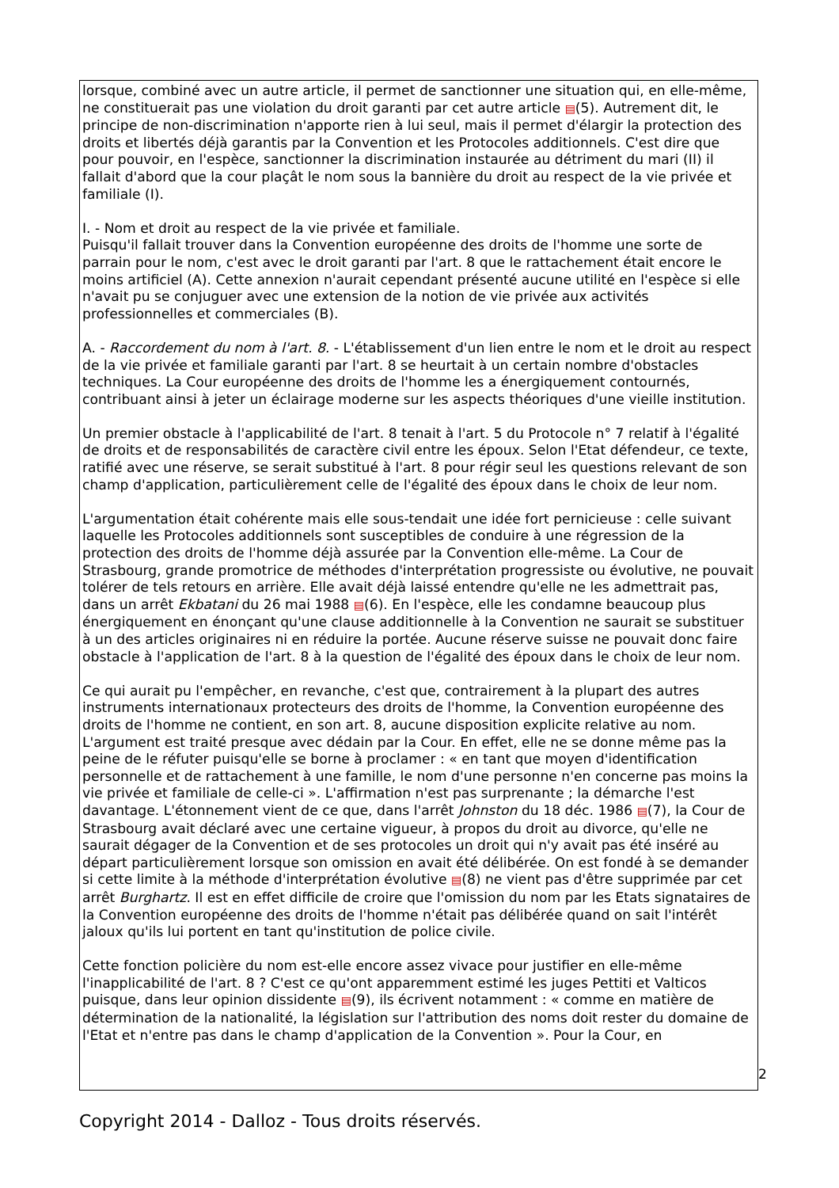lorsque, combiné avec un autre article, il permet de sanctionner une situation qui, en elle-même, ne constituerait pas une violation du droit garanti par cet autre article ▤(5). Autrement dit, le principe de non-discrimination n'apporte rien à lui seul, mais il permet d'élargir la protection des droits et libertés déjà garantis par la Convention et les Protocoles additionnels. C'est dire que pour pouvoir, en l'espèce, sanctionner la discrimination instaurée au détriment du mari (II) il fallait d'abord que la cour plaçât le nom sous la bannière du droit au respect de la vie privée et familiale (I).
I. - Nom et droit au respect de la vie privée et familiale.
Puisqu'il fallait trouver dans la Convention européenne des droits de l'homme une sorte de parrain pour le nom, c'est avec le droit garanti par l'art. 8 que le rattachement était encore le moins artificiel (A). Cette annexion n'aurait cependant présenté aucune utilité en l'espèce si elle n'avait pu se conjuguer avec une extension de la notion de vie privée aux activités professionnelles et commerciales (B).
A. - Raccordement du nom à l'art. 8. - L'établissement d'un lien entre le nom et le droit au respect de la vie privée et familiale garanti par l'art. 8 se heurtait à un certain nombre d'obstacles techniques. La Cour européenne des droits de l'homme les a énergiquement contournés, contribuant ainsi à jeter un éclairage moderne sur les aspects théoriques d'une vieille institution.
Un premier obstacle à l'applicabilité de l'art. 8 tenait à l'art. 5 du Protocole n° 7 relatif à l'égalité de droits et de responsabilités de caractère civil entre les époux. Selon l'Etat défendeur, ce texte, ratifié avec une réserve, se serait substitué à l'art. 8 pour régir seul les questions relevant de son champ d'application, particulièrement celle de l'égalité des époux dans le choix de leur nom.
L'argumentation était cohérente mais elle sous-tendait une idée fort pernicieuse : celle suivant laquelle les Protocoles additionnels sont susceptibles de conduire à une régression de la protection des droits de l'homme déjà assurée par la Convention elle-même. La Cour de Strasbourg, grande promotrice de méthodes d'interprétation progressiste ou évolutive, ne pouvait tolérer de tels retours en arrière. Elle avait déjà laissé entendre qu'elle ne les admettrait pas, dans un arrêt Ekbatani du 26 mai 1988 ▤(6). En l'espèce, elle les condamne beaucoup plus énergiquement en énonçant qu'une clause additionnelle à la Convention ne saurait se substituer à un des articles originaires ni en réduire la portée. Aucune réserve suisse ne pouvait donc faire obstacle à l'application de l'art. 8 à la question de l'égalité des époux dans le choix de leur nom.
Ce qui aurait pu l'empêcher, en revanche, c'est que, contrairement à la plupart des autres instruments internationaux protecteurs des droits de l'homme, la Convention européenne des droits de l'homme ne contient, en son art. 8, aucune disposition explicite relative au nom. L'argument est traité presque avec dédain par la Cour. En effet, elle ne se donne même pas la peine de le réfuter puisqu'elle se borne à proclamer : « en tant que moyen d'identification personnelle et de rattachement à une famille, le nom d'une personne n'en concerne pas moins la vie privée et familiale de celle-ci ». L'affirmation n'est pas surprenante ; la démarche l'est davantage. L'étonnement vient de ce que, dans l'arrêt Johnston du 18 déc. 1986 ▤(7), la Cour de Strasbourg avait déclaré avec une certaine vigueur, à propos du droit au divorce, qu'elle ne saurait dégager de la Convention et de ses protocoles un droit qui n'y avait pas été inséré au départ particulièrement lorsque son omission en avait été délibérée. On est fondé à se demander si cette limite à la méthode d'interprétation évolutive ▤(8) ne vient pas d'être supprimée par cet arrêt Burghartz. Il est en effet difficile de croire que l'omission du nom par les Etats signataires de la Convention européenne des droits de l'homme n'était pas délibérée quand on sait l'intérêt jaloux qu'ils lui portent en tant qu'institution de police civile.
Cette fonction policière du nom est-elle encore assez vivace pour justifier en elle-même l'inapplicabilité de l'art. 8 ? C'est ce qu'ont apparemment estimé les juges Pettiti et Valticos puisque, dans leur opinion dissidente ▤(9), ils écrivent notamment : « comme en matière de détermination de la nationalité, la législation sur l'attribution des noms doit rester du domaine de l'Etat et n'entre pas dans le champ d'application de la Convention ». Pour la Cour, en
2
Copyright 2014 - Dalloz - Tous droits réservés.